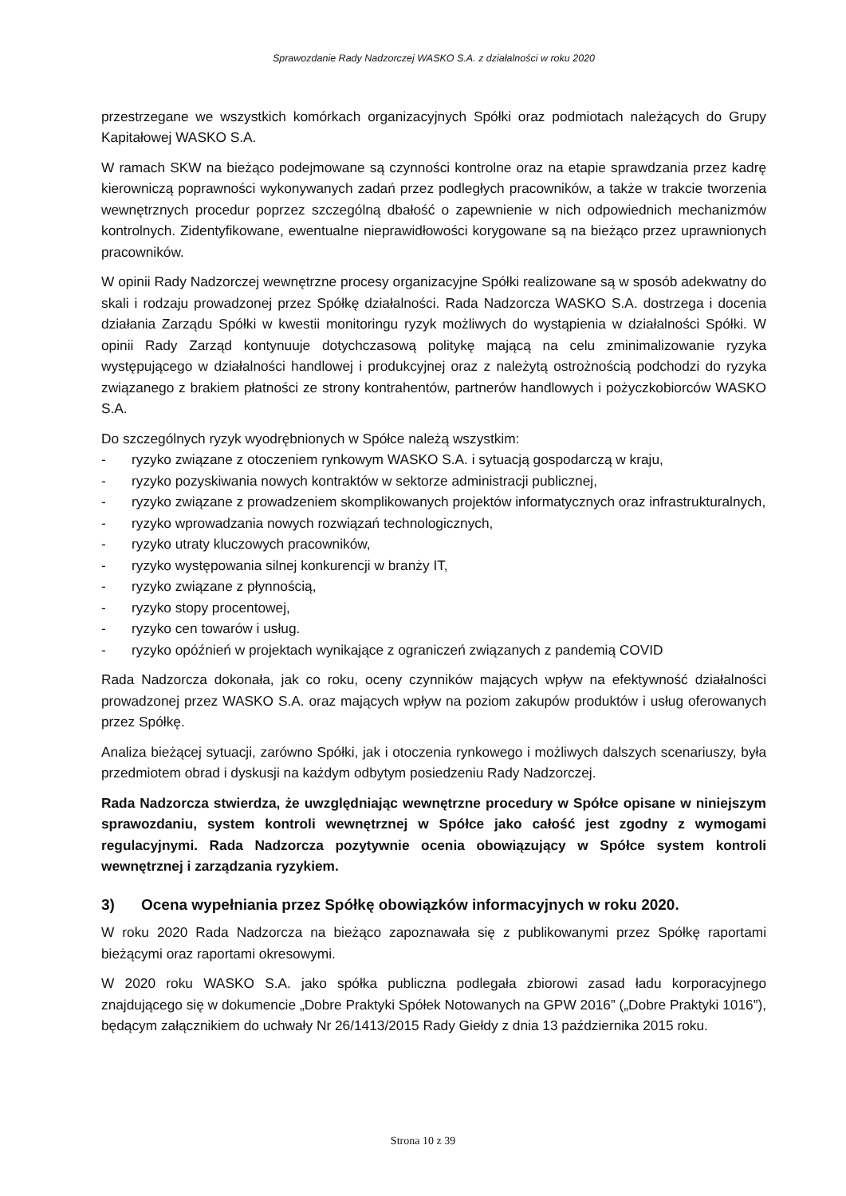Sprawozdanie Rady Nadzorczej WASKO S.A. z działalności w roku 2020
przestrzegane we wszystkich komórkach organizacyjnych Spółki oraz podmiotach należących do Grupy Kapitałowej WASKO S.A.
W ramach SKW na bieżąco podejmowane są czynności kontrolne oraz na etapie sprawdzania przez kadrę kierowniczą poprawności wykonywanych zadań przez podległych pracowników, a także w trakcie tworzenia wewnętrznych procedur poprzez szczególną dbałość o zapewnienie w nich odpowiednich mechanizmów kontrolnych. Zidentyfikowane, ewentualne nieprawidłowości korygowane są na bieżąco przez uprawnionych pracowników.
W opinii Rady Nadzorczej wewnętrzne procesy organizacyjne Spółki realizowane są w sposób adekwatny do skali i rodzaju prowadzonej przez Spółkę działalności. Rada Nadzorcza WASKO S.A. dostrzega i docenia działania Zarządu Spółki w kwestii monitoringu ryzyk możliwych do wystąpienia w działalności Spółki. W opinii Rady Zarząd kontynuuje dotychczasową politykę mającą na celu zminimalizowanie ryzyka występującego w działalności handlowej i produkcyjnej oraz z należytą ostrożnością podchodzi do ryzyka związanego z brakiem płatności ze strony kontrahentów, partnerów handlowych i pożyczkobiorców WASKO S.A.
Do szczególnych ryzyk wyodrębnionych w Spółce należą wszystkim:
- ryzyko związane z otoczeniem rynkowym WASKO S.A. i sytuacją gospodarczą w kraju,
- ryzyko pozyskiwania nowych kontraktów w sektorze administracji publicznej,
- ryzyko związane z prowadzeniem skomplikowanych projektów informatycznych oraz infrastrukturalnych,
- ryzyko wprowadzania nowych rozwiązań technologicznych,
- ryzyko utraty kluczowych pracowników,
- ryzyko występowania silnej konkurencji w branży IT,
- ryzyko związane z płynnością,
- ryzyko stopy procentowej,
- ryzyko cen towarów i usług.
- ryzyko opóźnień w projektach wynikające z ograniczeń związanych z pandemią COVID
Rada Nadzorcza dokonała, jak co roku, oceny czynników mających wpływ na efektywność działalności prowadzonej przez WASKO S.A. oraz mających wpływ na poziom zakupów produktów i usług oferowanych przez Spółkę.
Analiza bieżącej sytuacji, zarówno Spółki, jak i otoczenia rynkowego i możliwych dalszych scenariuszy, była przedmiotem obrad i dyskusji na każdym odbytym posiedzeniu Rady Nadzorczej.
Rada Nadzorcza stwierdza, że uwzględniając wewnętrzne procedury w Spółce opisane w niniejszym sprawozdaniu, system kontroli wewnętrznej w Spółce jako całość jest zgodny z wymogami regulacyjnymi. Rada Nadzorcza pozytywnie ocenia obowiązujący w Spółce system kontroli wewnętrznej i zarządzania ryzykiem.
3) Ocena wypełniania przez Spółkę obowiązków informacyjnych w roku 2020.
W roku 2020 Rada Nadzorcza na bieżąco zapoznawała się z publikowanymi przez Spółkę raportami bieżącymi oraz raportami okresowymi.
W 2020 roku WASKO S.A. jako spółka publiczna podlegała zbiorowi zasad ładu korporacyjnego znajdującego się w dokumencie „Dobre Praktyki Spółek Notowanych na GPW 2016” („Dobre Praktyki 1016”), będącym załącznikiem do uchwały Nr 26/1413/2015 Rady Giełdy z dnia 13 października 2015 roku.
Strona 10 z 39